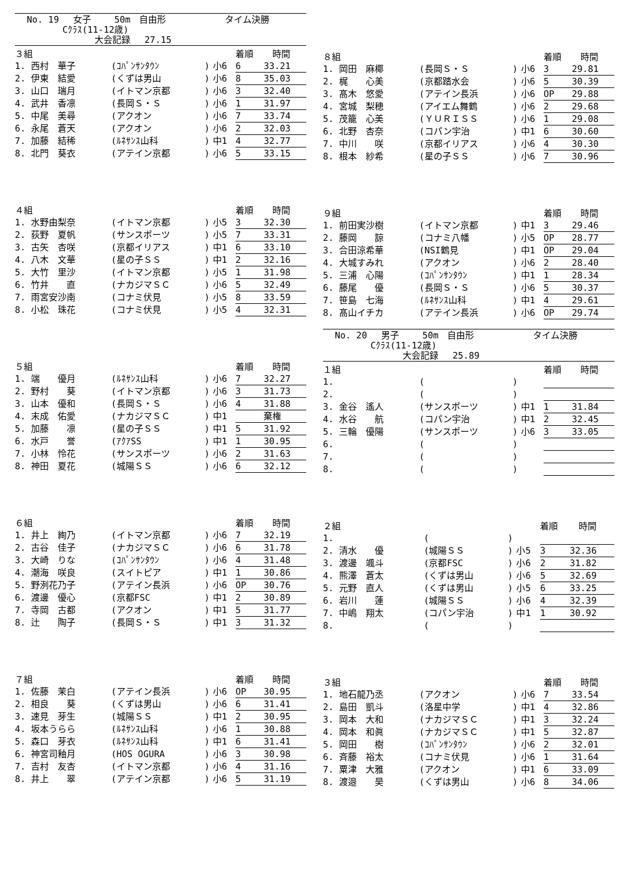No. 19　 女子　　 50m　自由形　　　　　　 タイム決勝
　　　　Cｸﾗｽ(11-12歳)
　　　　　　　 大会記録　 27.15
| ３組 | | | | 着順 | 時間 |
| 1. 西村 華子 | (ｺﾊﾟﾝｻﾝﾀｳﾝ | ) | 小6 | 6 | 33.21 |
| 2. 伊東 結愛 | (くずは男山 | ) | 小6 | 8 | 35.03 |
| 3. 山口 瑞月 | (イトマン京都 | ) | 小6 | 3 | 32.40 |
| 4. 武井 香凛 | (長岡Ｓ・Ｓ | ) | 小6 | 1 | 31.97 |
| 5. 中尾 美尋 | (アクオン | ) | 小6 | 7 | 33.74 |
| 6. 永尾 蒼天 | (アクオン | ) | 小6 | 2 | 32.03 |
| 7. 加藤 結稀 | (ﾙﾈｻﾝｽ山科 | ) | 中1 | 4 | 32.77 |
| 8. 北門 葵衣 | (アテイン京都 | ) | 小6 | 5 | 33.15 |
| ４組 | | | | 着順 | 時間 |
| 1. 水野由梨奈 | (イトマン京都 | ) | 小5 | 3 | 32.30 |
| 2. 荻野 夏帆 | (サンスポーツ | ) | 小5 | 7 | 33.31 |
| 3. 古矢 杏咲 | (京都イリアス | ) | 中1 | 6 | 33.10 |
| 4. 八木 文華 | (星の子ＳＳ | ) | 中1 | 2 | 32.16 |
| 5. 大竹 里沙 | (イトマン京都 | ) | 小5 | 1 | 31.98 |
| 6. 竹井 直 | (ナカジマＳＣ | ) | 小6 | 5 | 32.49 |
| 7. 雨宮安沙南 | (コナミ伏見 | ) | 小5 | 8 | 33.59 |
| 8. 小松 珠花 | (コナミ伏見 | ) | 小5 | 4 | 32.31 |
| ５組 | | | | 着順 | 時間 |
| 1. 端 優月 | (ﾙﾈｻﾝｽ山科 | ) | 小6 | 7 | 32.27 |
| 2. 野村 葵 | (イトマン京都 | ) | 小6 | 3 | 31.73 |
| 3. 山本 優和 | (長岡Ｓ・Ｓ | ) | 小6 | 4 | 31.88 |
| 4. 末成 佑愛 | (ナカジマＳＣ | ) | 中1 | | 棄権 |
| 5. 加藤 凛 | (星の子ＳＳ | ) | 中1 | 5 | 31.92 |
| 6. 水戸 誉 | (ｱｸｱSS | ) | 中1 | 1 | 30.95 |
| 7. 小林 怜花 | (サンスポーツ | ) | 小6 | 2 | 31.63 |
| 8. 神田 夏花 | (城陽ＳＳ | ) | 小6 | 6 | 32.12 |
| ６組 | | | | 着順 | 時間 |
| 1. 井上 絢乃 | (イトマン京都 | ) | 小6 | 7 | 32.19 |
| 2. 古谷 佳子 | (ナカジマＳＣ | ) | 小6 | 6 | 31.78 |
| 3. 大崎 りな | (ｺﾊﾟﾝｻﾝﾀｳﾝ | ) | 小6 | 4 | 31.48 |
| 4. 潮海 咲良 | (スイトピア | ) | 中1 | 1 | 30.86 |
| 5. 野洌花乃子 | (アテイン長浜 | ) | 小6 | OP | 30.76 |
| 6. 渡邊 優心 | (京都FSC | ) | 中1 | 2 | 30.89 |
| 7. 寺岡 古都 | (アクオン | ) | 中1 | 5 | 31.77 |
| 8. 辻 陶子 | (長岡Ｓ・Ｓ | ) | 中1 | 3 | 31.32 |
| ７組 | | | | 着順 | 時間 |
| 1. 佐藤 茉白 | (アテイン長浜 | ) | 小6 | OP | 30.95 |
| 2. 相良 葵 | (くずは男山 | ) | 小6 | 6 | 31.41 |
| 3. 速見 芽生 | (城陽ＳＳ | ) | 中1 | 2 | 30.95 |
| 4. 坂本うらら | (ﾙﾈｻﾝｽ山科 | ) | 小6 | 1 | 30.88 |
| 5. 森口 芽衣 | (ﾙﾈｻﾝｽ山科 | ) | 中1 | 6 | 31.41 |
| 6. 神宮司釉月 | (HOS OGURA | ) | 小6 | 3 | 30.98 |
| 7. 吉村 友杏 | (イトマン京都 | ) | 小6 | 4 | 31.16 |
| 8. 井上 翠 | (アテイン京都 | ) | 小6 | 5 | 31.19 |
| ８組 | | | | 着順 | 時間 |
| 1. 岡田 麻椰 | (長岡Ｓ・Ｓ | ) | 小6 | 3 | 29.81 |
| 2. 梶 心美 | (京都踏水会 | ) | 小6 | 5 | 30.39 |
| 3. 髙木 悠愛 | (アテイン長浜 | ) | 小6 | OP | 29.88 |
| 4. 宮城 梨穂 | (アイエム舞鶴 | ) | 小6 | 2 | 29.68 |
| 5. 茂籠 心美 | (ＹＵＲＩＳＳ | ) | 小6 | 1 | 29.08 |
| 6. 北野 杏奈 | (コパン宇治 | ) | 中1 | 6 | 30.60 |
| 7. 中川 咲 | (京都イリアス | ) | 小6 | 4 | 30.30 |
| 8. 根本 紗希 | (星の子ＳＳ | ) | 小6 | 7 | 30.96 |
| ９組 | | | | 着順 | 時間 |
| 1. 前田実沙樹 | (イトマン京都 | ) | 中1 | 3 | 29.46 |
| 2. 藤岡 諒 | (コナミ八幡 | ) | 小5 | OP | 28.77 |
| 3. 合田涼希華 | (NSI鶴見 | ) | 中1 | OP | 29.04 |
| 4. 大城すみれ | (アクオン | ) | 小6 | 2 | 28.40 |
| 5. 三浦 心陽 | (ｺﾊﾟﾝｻﾝﾀｳﾝ | ) | 中1 | 1 | 28.34 |
| 6. 藤尾 優 | (長岡Ｓ・Ｓ | ) | 小6 | 5 | 30.37 |
| 7. 笹島 七海 | (ﾙﾈｻﾝｽ山科 | ) | 中1 | 4 | 29.61 |
| 8. 髙山イチカ | (アテイン長浜 | ) | 小6 | OP | 29.74 |
No. 20　 男子　　 50m　自由形　　　　　　 タイム決勝
　　　　Cｸﾗｽ(11-12歳)
　　　　　　　 大会記録　 25.89
| １組 | | | | 着順 | 時間 |
| 1. | ( | ) | | | |
| 2. | ( | ) | | | |
| 3. 金谷 遙人 | (サンスポーツ | ) | 中1 | 1 | 31.84 |
| 4. 水谷 航 | (コパン宇治 | ) | 中1 | 2 | 32.45 |
| 5. 三輪 優陽 | (サンスポーツ | ) | 小6 | 3 | 33.05 |
| 6. | ( | ) | | | |
| 7. | ( | ) | | | |
| 8. | ( | ) | | | |
| ２組 | | | | 着順 | 時間 |
| 1. | ( | ) | | | |
| 2. 清水 優 | (城陽ＳＳ | ) | 小5 | 3 | 32.36 |
| 3. 渡邊 颯斗 | (京都FSC | ) | 小6 | 2 | 31.82 |
| 4. 熊澤 蒼太 | (くずは男山 | ) | 小6 | 5 | 32.69 |
| 5. 元野 直人 | (くずは男山 | ) | 小5 | 6 | 33.25 |
| 6. 岩川 蓮 | (城陽ＳＳ | ) | 小6 | 4 | 32.39 |
| 7. 中嶋 翔太 | (コパン宇治 | ) | 中1 | 1 | 30.92 |
| 8. | ( | ) | | | |
| ３組 | | | | 着順 | 時間 |
| 1. 地石龍乃丞 | (アクオン | ) | 小6 | 7 | 33.54 |
| 2. 島田 凱斗 | (洛星中学 | ) | 中1 | 4 | 32.86 |
| 3. 岡本 大和 | (ナカジマＳＣ | ) | 中1 | 3 | 32.24 |
| 4. 岡本 和眞 | (ナカジマＳＣ | ) | 中1 | 5 | 32.87 |
| 5. 岡田 樹 | (ｺﾊﾟﾝｻﾝﾀｳﾝ | ) | 小6 | 2 | 32.01 |
| 6. 斉藤 裕太 | (コナミ伏見 | ) | 小6 | 1 | 31.64 |
| 7. 粟津 大雅 | (アクオン | ) | 中1 | 6 | 33.09 |
| 8. 渡邉 昊 | (くずは男山 | ) | 小6 | 8 | 34.06 |